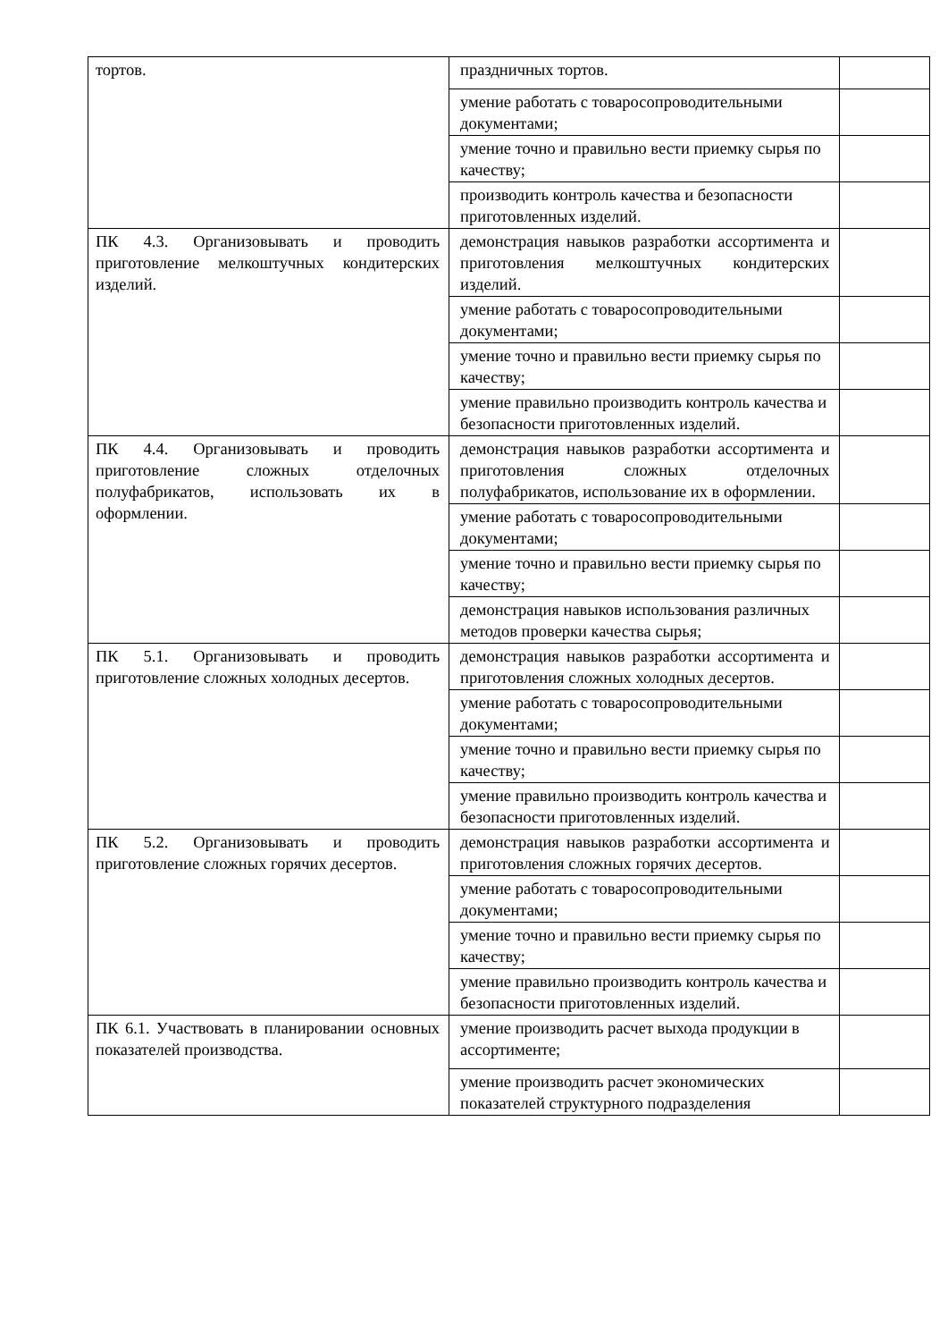| тортов. | праздничных тортов. | |
| | умение работать с товаросопроводительными документами; | |
| | умение точно и правильно вести приемку сырья по качеству; | |
| | производить контроль качества и безопасности приготовленных изделий. | |
| ПК 4.3. Организовывать и проводить приготовление мелкоштучных кондитерских изделий. | демонстрация навыков разработки ассортимента и приготовления мелкоштучных кондитерских изделий. | |
| | умение работать с товаросопроводительными документами; | |
| | умение точно и правильно вести приемку сырья по качеству; | |
| | умение правильно производить контроль качества и безопасности приготовленных изделий. | |
| ПК 4.4. Организовывать и проводить приготовление сложных отделочных полуфабрикатов, использовать их в оформлении. | демонстрация навыков разработки ассортимента и приготовления сложных отделочных полуфабрикатов, использование их в оформлении. | |
| | умение работать с товаросопроводительными документами; | |
| | умение точно и правильно вести приемку сырья по качеству; | |
| | демонстрация навыков использования различных методов проверки качества сырья; | |
| ПК 5.1. Организовывать и проводить приготовление сложных холодных десертов. | демонстрация навыков разработки ассортимента и приготовления сложных холодных десертов. | |
| | умение работать с товаросопроводительными документами; | |
| | умение точно и правильно вести приемку сырья по качеству; | |
| | умение правильно производить контроль качества и безопасности приготовленных изделий. | |
| ПК 5.2. Организовывать и проводить приготовление сложных горячих десертов. | демонстрация навыков разработки ассортимента и приготовления сложных горячих десертов. | |
| | умение работать с товаросопроводительными документами; | |
| | умение точно и правильно вести приемку сырья по качеству; | |
| | умение правильно производить контроль качества и безопасности приготовленных изделий. | |
| ПК 6.1. Участвовать в планировании основных показателей производства. | умение производить расчет выхода продукции в ассортименте; | |
| | умение производить расчет экономических показателей структурного подразделения | |